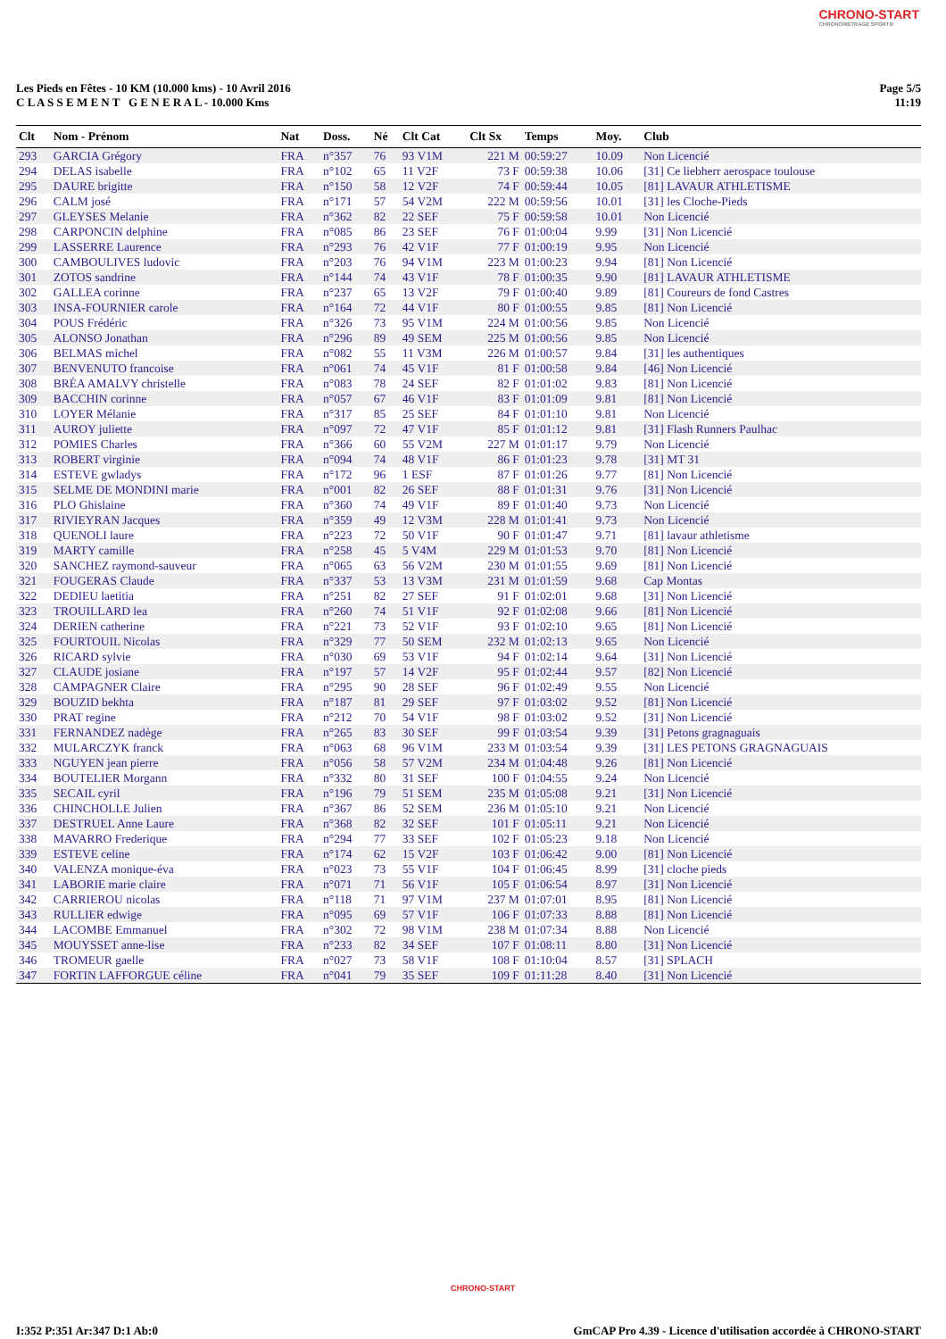CHRONO-START
CHRONOMETRAGE SPORTIF
Les Pieds en Fêtes - 10 KM (10.000 kms) - 10 Avril 2016
C L A S S E M E N T G E N E R A L - 10.000 Kms
Page 5/5
11:19
| Clt | Nom - Prénom | Nat | Doss. | Né | Clt Cat | Clt Sx | Temps | Moy. | Club |
| --- | --- | --- | --- | --- | --- | --- | --- | --- | --- |
| 293 | GARCIA Grégory | FRA | n°357 | 76 | 93 V1M | 221 M | 00:59:27 | 10.09 | Non Licencié |
| 294 | DELAS isabelle | FRA | n°102 | 65 | 11 V2F | 73 F | 00:59:38 | 10.06 | [31] Ce liebherr aerospace toulouse |
| 295 | DAURE brigitte | FRA | n°150 | 58 | 12 V2F | 74 F | 00:59:44 | 10.05 | [81] LAVAUR ATHLETISME |
| 296 | CALM josé | FRA | n°171 | 57 | 54 V2M | 222 M | 00:59:56 | 10.01 | [31] les Cloche-Pieds |
| 297 | GLEYSES Melanie | FRA | n°362 | 82 | 22 SEF | 75 F | 00:59:58 | 10.01 | Non Licencié |
| 298 | CARPONCIN delphine | FRA | n°085 | 86 | 23 SEF | 76 F | 01:00:04 | 9.99 | [31] Non Licencié |
| 299 | LASSERRE Laurence | FRA | n°293 | 76 | 42 V1F | 77 F | 01:00:19 | 9.95 | Non Licencié |
| 300 | CAMBOULIVES ludovic | FRA | n°203 | 76 | 94 V1M | 223 M | 01:00:23 | 9.94 | [81] Non Licencié |
| 301 | ZOTOS sandrine | FRA | n°144 | 74 | 43 V1F | 78 F | 01:00:35 | 9.90 | [81] LAVAUR ATHLETISME |
| 302 | GALLEA corinne | FRA | n°237 | 65 | 13 V2F | 79 F | 01:00:40 | 9.89 | [81] Coureurs de fond Castres |
| 303 | INSA-FOURNIER carole | FRA | n°164 | 72 | 44 V1F | 80 F | 01:00:55 | 9.85 | [81] Non Licencié |
| 304 | POUS Frédéric | FRA | n°326 | 73 | 95 V1M | 224 M | 01:00:56 | 9.85 | Non Licencié |
| 305 | ALONSO Jonathan | FRA | n°296 | 89 | 49 SEM | 225 M | 01:00:56 | 9.85 | Non Licencié |
| 306 | BELMAS michel | FRA | n°082 | 55 | 11 V3M | 226 M | 01:00:57 | 9.84 | [31] les authentiques |
| 307 | BENVENUTO francoise | FRA | n°061 | 74 | 45 V1F | 81 F | 01:00:58 | 9.84 | [46] Non Licencié |
| 308 | BRÉA AMALVY christelle | FRA | n°083 | 78 | 24 SEF | 82 F | 01:01:02 | 9.83 | [81] Non Licencié |
| 309 | BACCHIN corinne | FRA | n°057 | 67 | 46 V1F | 83 F | 01:01:09 | 9.81 | [81] Non Licencié |
| 310 | LOYER Mélanie | FRA | n°317 | 85 | 25 SEF | 84 F | 01:01:10 | 9.81 | Non Licencié |
| 311 | AUROY juliette | FRA | n°097 | 72 | 47 V1F | 85 F | 01:01:12 | 9.81 | [31] Flash Runners Paulhac |
| 312 | POMIES Charles | FRA | n°366 | 60 | 55 V2M | 227 M | 01:01:17 | 9.79 | Non Licencié |
| 313 | ROBERT virginie | FRA | n°094 | 74 | 48 V1F | 86 F | 01:01:23 | 9.78 | [31] MT 31 |
| 314 | ESTEVE gwladys | FRA | n°172 | 96 | 1 ESF | 87 F | 01:01:26 | 9.77 | [81] Non Licencié |
| 315 | SELME DE MONDINI marie | FRA | n°001 | 82 | 26 SEF | 88 F | 01:01:31 | 9.76 | [31] Non Licencié |
| 316 | PLO Ghislaine | FRA | n°360 | 74 | 49 V1F | 89 F | 01:01:40 | 9.73 | Non Licencié |
| 317 | RIVIEYRAN Jacques | FRA | n°359 | 49 | 12 V3M | 228 M | 01:01:41 | 9.73 | Non Licencié |
| 318 | QUENOLI laure | FRA | n°223 | 72 | 50 V1F | 90 F | 01:01:47 | 9.71 | [81] lavaur athletisme |
| 319 | MARTY camille | FRA | n°258 | 45 | 5 V4M | 229 M | 01:01:53 | 9.70 | [81] Non Licencié |
| 320 | SANCHEZ raymond-sauveur | FRA | n°065 | 63 | 56 V2M | 230 M | 01:01:55 | 9.69 | [81] Non Licencié |
| 321 | FOUGERAS Claude | FRA | n°337 | 53 | 13 V3M | 231 M | 01:01:59 | 9.68 | Cap Montas |
| 322 | DEDIEU laetitia | FRA | n°251 | 82 | 27 SEF | 91 F | 01:02:01 | 9.68 | [31] Non Licencié |
| 323 | TROUILLARD lea | FRA | n°260 | 74 | 51 V1F | 92 F | 01:02:08 | 9.66 | [81] Non Licencié |
| 324 | DERIEN catherine | FRA | n°221 | 73 | 52 V1F | 93 F | 01:02:10 | 9.65 | [81] Non Licencié |
| 325 | FOURTOUIL Nicolas | FRA | n°329 | 77 | 50 SEM | 232 M | 01:02:13 | 9.65 | Non Licencié |
| 326 | RICARD sylvie | FRA | n°030 | 69 | 53 V1F | 94 F | 01:02:14 | 9.64 | [31] Non Licencié |
| 327 | CLAUDE josiane | FRA | n°197 | 57 | 14 V2F | 95 F | 01:02:44 | 9.57 | [82] Non Licencié |
| 328 | CAMPAGNER Claire | FRA | n°295 | 90 | 28 SEF | 96 F | 01:02:49 | 9.55 | Non Licencié |
| 329 | BOUZID bekhta | FRA | n°187 | 81 | 29 SEF | 97 F | 01:03:02 | 9.52 | [81] Non Licencié |
| 330 | PRAT regine | FRA | n°212 | 70 | 54 V1F | 98 F | 01:03:02 | 9.52 | [31] Non Licencié |
| 331 | FERNANDEZ nadège | FRA | n°265 | 83 | 30 SEF | 99 F | 01:03:54 | 9.39 | [31] Petons gragnaguais |
| 332 | MULARCZYK franck | FRA | n°063 | 68 | 96 V1M | 233 M | 01:03:54 | 9.39 | [31] LES PETONS GRAGNAGUAIS |
| 333 | NGUYEN jean pierre | FRA | n°056 | 58 | 57 V2M | 234 M | 01:04:48 | 9.26 | [81] Non Licencié |
| 334 | BOUTELIER Morgann | FRA | n°332 | 80 | 31 SEF | 100 F | 01:04:55 | 9.24 | Non Licencié |
| 335 | SECAIL cyril | FRA | n°196 | 79 | 51 SEM | 235 M | 01:05:08 | 9.21 | [31] Non Licencié |
| 336 | CHINCHOLLE Julien | FRA | n°367 | 86 | 52 SEM | 236 M | 01:05:10 | 9.21 | Non Licencié |
| 337 | DESTRUEL Anne Laure | FRA | n°368 | 82 | 32 SEF | 101 F | 01:05:11 | 9.21 | Non Licencié |
| 338 | MAVARRO Frederique | FRA | n°294 | 77 | 33 SEF | 102 F | 01:05:23 | 9.18 | Non Licencié |
| 339 | ESTEVE celine | FRA | n°174 | 62 | 15 V2F | 103 F | 01:06:42 | 9.00 | [81] Non Licencié |
| 340 | VALENZA monique-éva | FRA | n°023 | 73 | 55 V1F | 104 F | 01:06:45 | 8.99 | [31] cloche pieds |
| 341 | LABORIE marie claire | FRA | n°071 | 71 | 56 V1F | 105 F | 01:06:54 | 8.97 | [31] Non Licencié |
| 342 | CARRIEROU nicolas | FRA | n°118 | 71 | 97 V1M | 237 M | 01:07:01 | 8.95 | [81] Non Licencié |
| 343 | RULLIER edwige | FRA | n°095 | 69 | 57 V1F | 106 F | 01:07:33 | 8.88 | [81] Non Licencié |
| 344 | LACOMBE Emmanuel | FRA | n°302 | 72 | 98 V1M | 238 M | 01:07:34 | 8.88 | Non Licencié |
| 345 | MOUYSSET anne-lise | FRA | n°233 | 82 | 34 SEF | 107 F | 01:08:11 | 8.80 | [31] Non Licencié |
| 346 | TROMEUR gaelle | FRA | n°027 | 73 | 58 V1F | 108 F | 01:10:04 | 8.57 | [31] SPLACH |
| 347 | FORTIN LAFFORGUE céline | FRA | n°041 | 79 | 35 SEF | 109 F | 01:11:28 | 8.40 | [31] Non Licencié |
CHRONO-START
I:352 P:351 Ar:347 D:1 Ab:0 GmCAP Pro 4.39 - Licence d'utilisation accordée à CHRONO-START